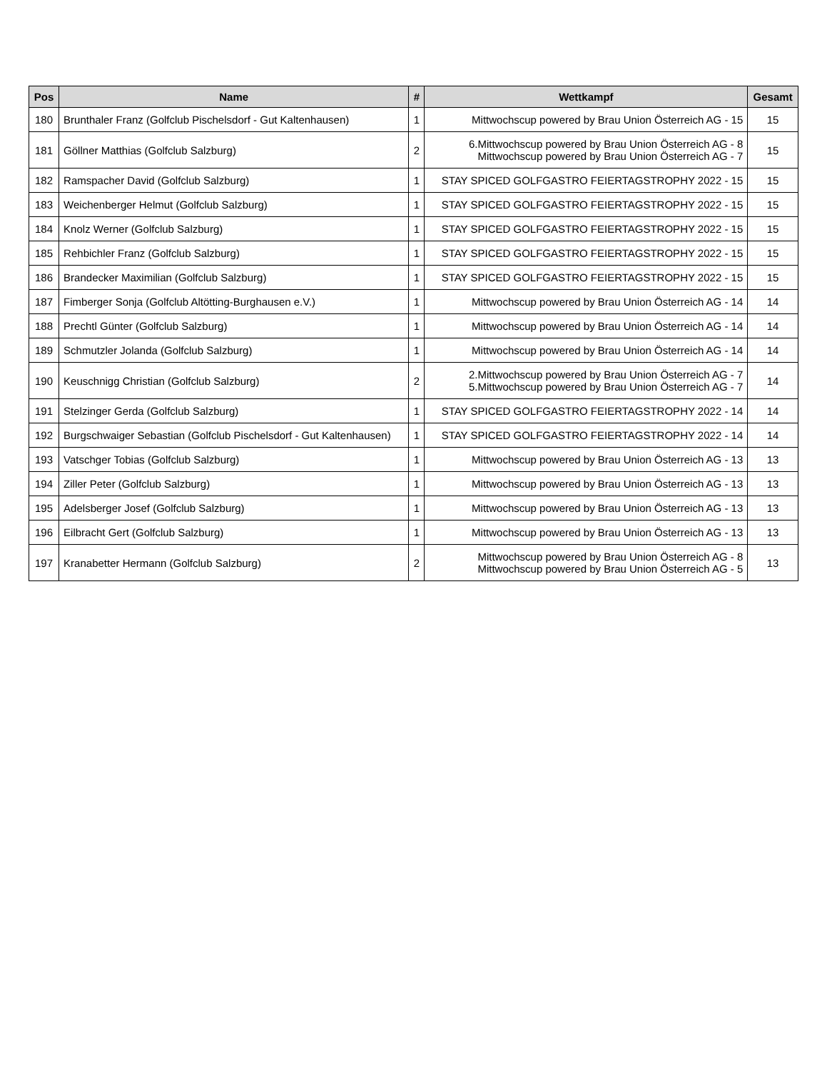| Pos | Name | # | Wettkampf | Gesamt |
| --- | --- | --- | --- | --- |
| 180 | Brunthaler Franz (Golfclub Pischelsdorf - Gut Kaltenhausen) | 1 | Mittwochscup powered by Brau Union Österreich AG - 15 | 15 |
| 181 | Göllner Matthias (Golfclub Salzburg) | 2 | 6.Mittwochscup powered by Brau Union Österreich AG - 8 Mittwochscup powered by Brau Union Österreich AG - 7 | 15 |
| 182 | Ramspacher David (Golfclub Salzburg) | 1 | STAY SPICED GOLFGASTRO FEIERTAGSTROPHY 2022 - 15 | 15 |
| 183 | Weichenberger Helmut (Golfclub Salzburg) | 1 | STAY SPICED GOLFGASTRO FEIERTAGSTROPHY 2022 - 15 | 15 |
| 184 | Knolz Werner (Golfclub Salzburg) | 1 | STAY SPICED GOLFGASTRO FEIERTAGSTROPHY 2022 - 15 | 15 |
| 185 | Rehbichler Franz (Golfclub Salzburg) | 1 | STAY SPICED GOLFGASTRO FEIERTAGSTROPHY 2022 - 15 | 15 |
| 186 | Brandecker Maximilian (Golfclub Salzburg) | 1 | STAY SPICED GOLFGASTRO FEIERTAGSTROPHY 2022 - 15 | 15 |
| 187 | Fimberger Sonja (Golfclub Altötting-Burghausen e.V.) | 1 | Mittwochscup powered by Brau Union Österreich AG - 14 | 14 |
| 188 | Prechtl Günter (Golfclub Salzburg) | 1 | Mittwochscup powered by Brau Union Österreich AG - 14 | 14 |
| 189 | Schmutzler Jolanda (Golfclub Salzburg) | 1 | Mittwochscup powered by Brau Union Österreich AG - 14 | 14 |
| 190 | Keuschnigg Christian (Golfclub Salzburg) | 2 | 2.Mittwochscup powered by Brau Union Österreich AG - 7 5.Mittwochscup powered by Brau Union Österreich AG - 7 | 14 |
| 191 | Stelzinger Gerda (Golfclub Salzburg) | 1 | STAY SPICED GOLFGASTRO FEIERTAGSTROPHY 2022 - 14 | 14 |
| 192 | Burgschwaiger Sebastian (Golfclub Pischelsdorf - Gut Kaltenhausen) | 1 | STAY SPICED GOLFGASTRO FEIERTAGSTROPHY 2022 - 14 | 14 |
| 193 | Vatschger Tobias (Golfclub Salzburg) | 1 | Mittwochscup powered by Brau Union Österreich AG - 13 | 13 |
| 194 | Ziller Peter (Golfclub Salzburg) | 1 | Mittwochscup powered by Brau Union Österreich AG - 13 | 13 |
| 195 | Adelsberger Josef (Golfclub Salzburg) | 1 | Mittwochscup powered by Brau Union Österreich AG - 13 | 13 |
| 196 | Eilbracht Gert (Golfclub Salzburg) | 1 | Mittwochscup powered by Brau Union Österreich AG - 13 | 13 |
| 197 | Kranabetter Hermann (Golfclub Salzburg) | 2 | Mittwochscup powered by Brau Union Österreich AG - 8 Mittwochscup powered by Brau Union Österreich AG - 5 | 13 |